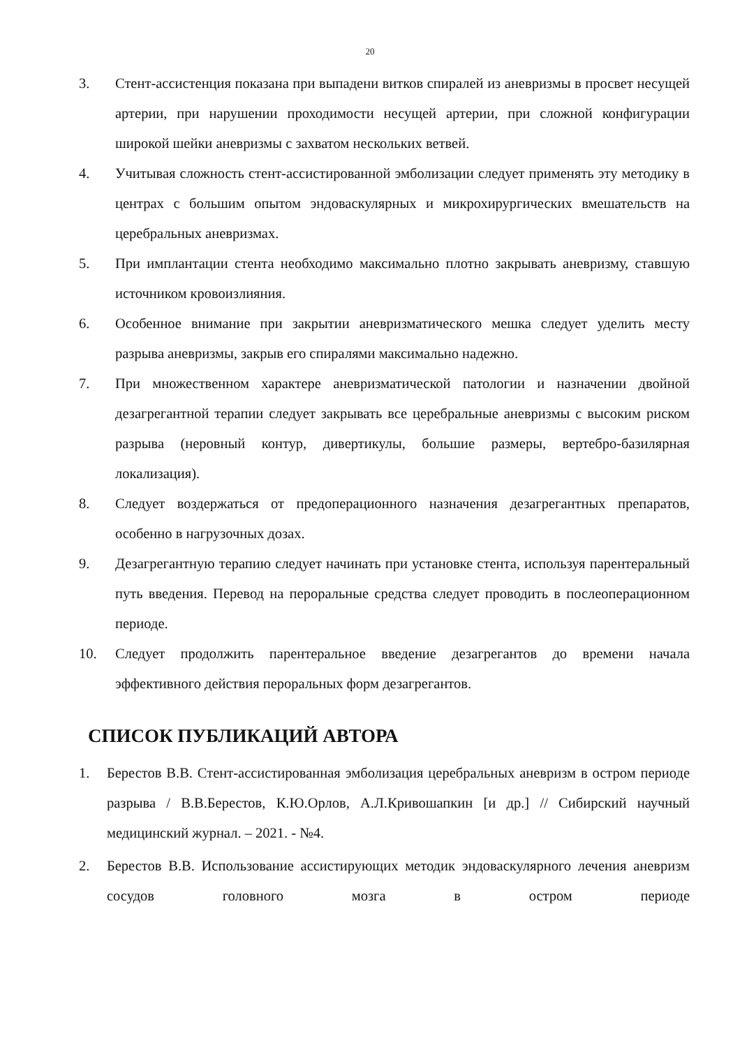20
3. Стент-ассистенция показана при выпадени витков спиралей из аневризмы в просвет несущей артерии, при нарушении проходимости несущей артерии, при сложной конфигурации широкой шейки аневризмы с захватом нескольких ветвей.
4. Учитывая сложность стент-ассистированной эмболизации следует применять эту методику в центрах с большим опытом эндоваскулярных и микрохирургических вмешательств на церебральных аневризмах.
5. При имплантации стента необходимо максимально плотно закрывать аневризму, ставшую источником кровоизлияния.
6. Особенное внимание при закрытии аневризматического мешка следует уделить месту разрыва аневризмы, закрыв его спиралями максимально надежно.
7. При множественном характере аневризматической патологии и назначении двойной дезагрегантной терапии следует закрывать все церебральные аневризмы с высоким риском разрыва (неровный контур, дивертикулы, большие размеры, вертебро-базилярная локализация).
8. Следует воздержаться от предоперационного назначения дезагрегантных препаратов, особенно в нагрузочных дозах.
9. Дезагрегантную терапию следует начинать при установке стента, используя парентеральный путь введения. Перевод на пероральные средства следует проводить в послеоперационном периоде.
10. Следует продолжить парентеральное введение дезагрегантов до времени начала эффективного действия пероральных форм дезагрегантов.
СПИСОК ПУБЛИКАЦИЙ АВТОРА
1. Берестов В.В. Стент-ассистированная эмболизация церебральных аневризм в остром периоде разрыва / В.В.Берестов, К.Ю.Орлов, А.Л.Кривошапкин [и др.] // Сибирский научный медицинский журнал. – 2021. - №4.
2. Берестов В.В. Использование ассистирующих методик эндоваскулярного лечения аневризм сосудов головного мозга в остром периоде